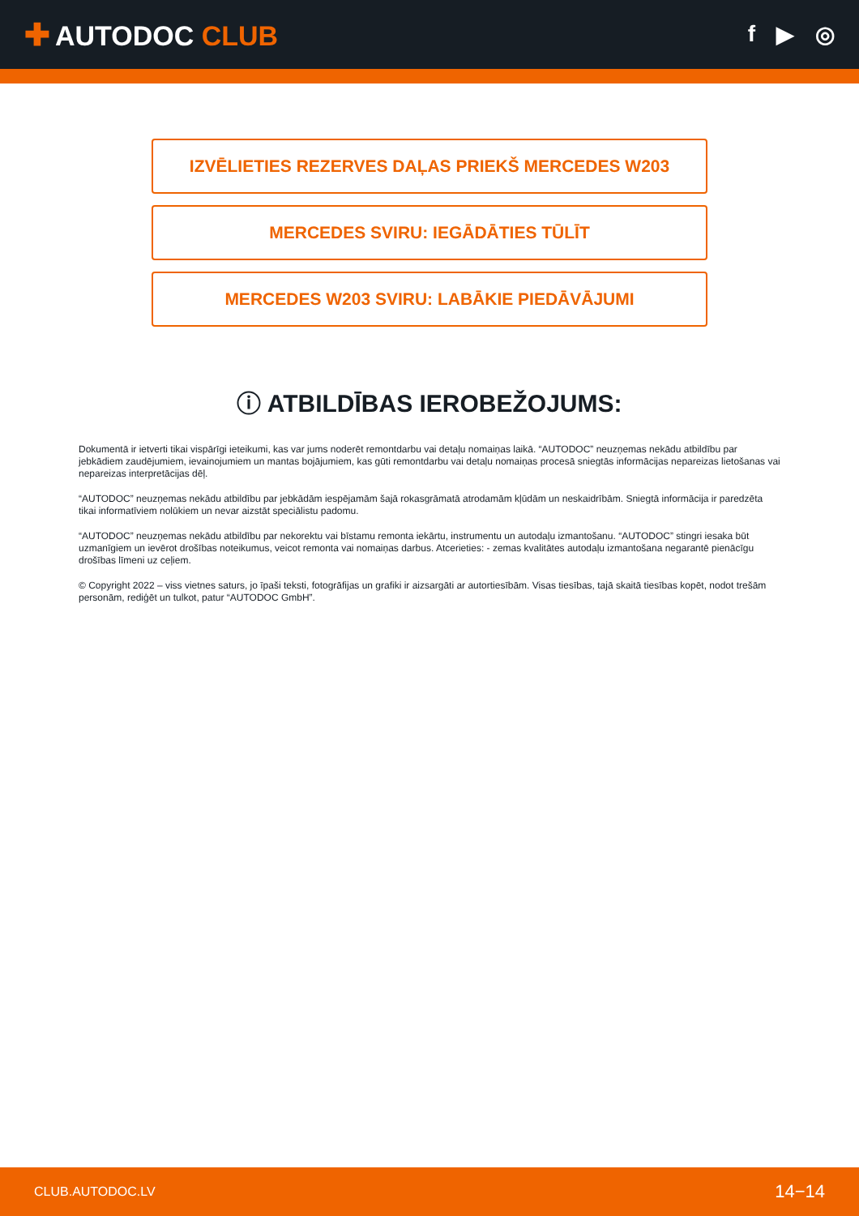✚ AUTODOC CLUB
f ▶ ◎
IZVĒLIETIES REZERVES DAĻAS PRIEKŠ MERCEDES W203
MERCEDES SVIRU: IEGĀDĀTIES TŪLĪT
MERCEDES W203 SVIRU: LABĀKIE PIEDĀVĀJUMI
ⓘ ATBILDĪBAS IEROBEŽOJUMS:
Dokumentā ir ietverti tikai vispārīgi ieteikumi, kas var jums noderēt remontdarbu vai detaļu nomaiņas laikā. “AUTODOC” neuzņemas nekādu atbildību par jebkādiem zaudējumiem, ievainojumiem un mantas bojājumiem, kas gūti remontdarbu vai detaļu nomaiņas procesā sniegtās informācijas nepareizas lietošanas vai nepareizas interpretācijas dēļ.
“AUTODOC” neuzņemas nekādu atbildību par jebkādām iespējamām šajā rokasgrāmatā atrodamām kļūdām un neskaidrībām. Sniegtā informācija ir paredzēta tikai informatīviem nolūkiem un nevar aizstāt speciālistu padomu.
“AUTODOC” neuzņemas nekādu atbildību par nekorektu vai bīstamu remonta iekārtu, instrumentu un autodaļu izmantošanu. “AUTODOC” stingri iesaka būt uzmanīgiem un ievērot drošības noteikumus, veicot remonta vai nomaiņas darbus. Atcerieties: - zemas kvalitātes autodaļu izmantošana negarantē pienācīgu drošības līmeni uz ceļiem.
© Copyright 2022 – viss vietnes saturs, jo īpaši teksti, fotogrāfijas un grafiki ir aizsargāti ar autortiesībām. Visas tiesības, tajā skaitā tiesības kopēt, nodot trešām personām, rediģēt un tulkot, patur “AUTODOC GmbH”.
CLUB.AUTODOC.LV 14−14